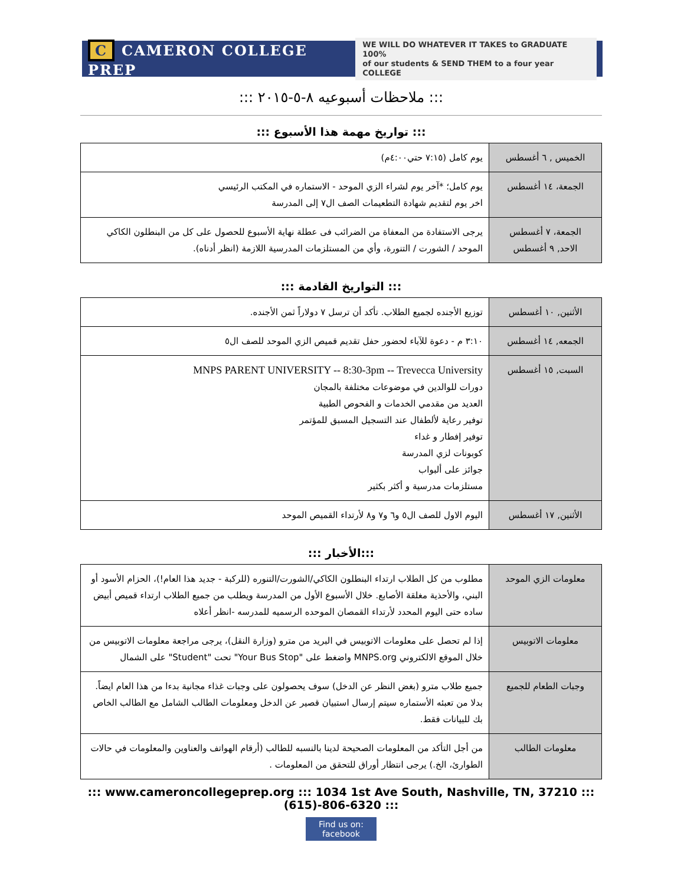C CAMERON COLLEGE PREP
WE WILL DO WHATEVER IT TAKES to GRADUATE 100%
of our students & SEND THEM to a four year COLLEGE
::: ملاحظات أسبوعيه ٨-٥-٢٠١٥ :::
::: تواريخ مهمة هذا الأسبوع :::
| الخميس , ٦ أغسطس | يوم كامل (٧:١٥ حتي٤:٠٠م) |
| الجمعة، ١٤ أغسطس | يوم كامل؛ *آخر يوم لشراء الزي الموحد - الاستماره في المكتب الرئيسي اخر يوم لتقديم شهادة التطعيمات الصف ال٧ إلى المدرسة |
| الجمعة، ٧ أغسطس الاحد, ٩ أغسطس | يرجى الاستفادة من المعفاة من الضرائب فى عطلة نهاية الأسبوع للحصول على كل من البنطلون الكاكي الموحد / الشورت / التنورة، وأي من المستلزمات المدرسية اللازمة (انظر أدناه). |
::: التواريخ القادمة :::
| الأثنين, ١٠ أغسطس | توزيع الأجنده لجميع الطلاب. تأكد أن ترسل ٧ دولاراً ثمن الأجنده. |
| الجمعه, ١٤ أغسطس | ٣:١٠ م - دعوة للآباء لحضور حفل تقديم قميص الزي الموحد للصف ال٥ |
| السبت, ١٥ أغسطس | MNPS PARENT UNIVERSITY -- 8:30-3pm -- Trevecca University دورات للوالدين في موضوعات مختلفة بالمجان العديد من مقدمي الخدمات و الفحوص الطبية توفير رعاية لألطفال عند التسجيل المسبق للمؤتمر توفير إفطار و غداء كوبونات لزي المدرسة جوائز على ألبواب مستلزمات مدرسية و أكثر بكثير |
| الأثنين, ١٧ أغسطس | اليوم الاول للصف ال٥ و٦ و٧ و٨ لأرتداء القميص الموحد |
::: الأخبار:::
| معلومات الزي الموحد | مطلوب من كل الطلاب ارتداء البنطلون الكاكي/الشورت/التنوره (للركبة - جديد هذا العام!)، الحزام الأسود أو البني، والأحذية مغلقة الأصابع. خلال الأسبوع الأول من المدرسة ويطلب من جميع الطلاب ارتداء قميص أبيض ساده حتى اليوم المحدد لأرتداء القمصان الموحده الرسميه للمدرسه -انظر أعلاه |
| معلومات الاتوبيس | إذا لم تحصل على معلومات الاتوبيس في البريد من مترو (وزارة النقل)، يرجى مراجعة معلومات الاتوبيس من خلال الموقع الالكتروني MNPS.org واضغط على "Your Bus Stop" تحت "Student" على الشمال |
| وجبات الطعام للجميع | جميع طلاب مترو (بغض النظر عن الدخل) سوف يحصولون على وجبات غذاء مجانية بدءا من هذا العام ايضاً. بدلا من تعبئه الأستماره سيتم إرسال استبيان قصير عن الدخل ومعلومات الطالب الشامل مع الطالب الخاص بك للبيانات فقط. |
| معلومات الطالب | من أجل التأكد من المعلومات الصحيحة لدينا بالنسبه للطالب (أرقام الهواتف والعناوين والمعلومات في حالات الطوارئ، الخ.) يرجى انتظار أوراق للتحقق من المعلومات . |
::: www.cameroncollegeprep.org ::: 1034 1st Ave South, Nashville, TN, 37210 ::: (615)-806-6320 :::
Find us on: facebook